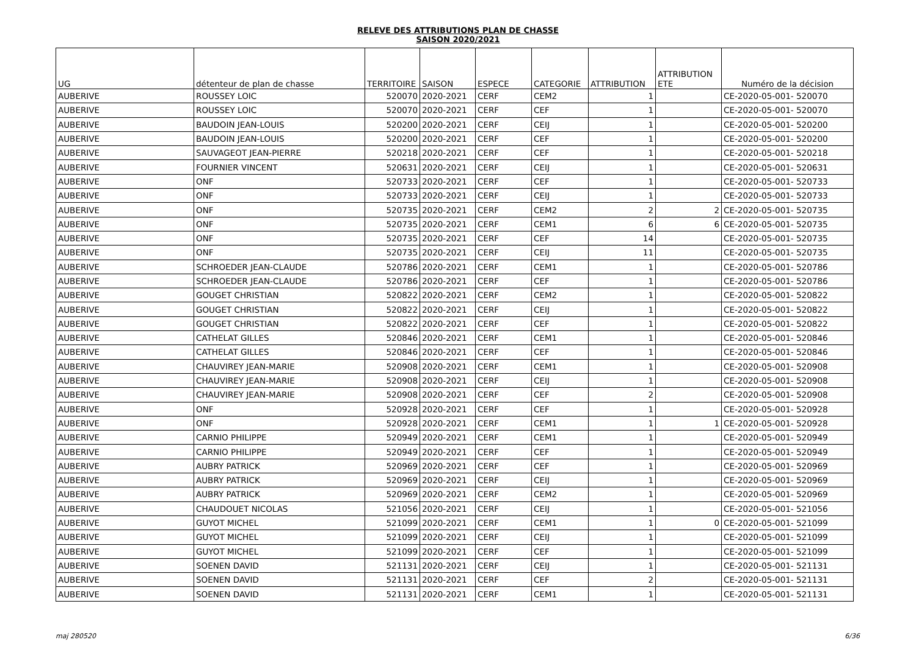RELEVE DES ATTRIBUTIONS PLAN DE CHASSE
SAISON 2020/2021
| UG | détenteur de plan de chasse | TERRITOIRE | SAISON | ESPECE | CATEGORIE | ATTRIBUTION | ATTRIBUTION ETE | Numéro de la décision |
| --- | --- | --- | --- | --- | --- | --- | --- | --- |
| AUBERIVE | ROUSSEY LOIC | 520070 | 2020-2021 | CERF | CEM2 | 1 | | CE-2020-05-001- 520070 |
| AUBERIVE | ROUSSEY LOIC | 520070 | 2020-2021 | CERF | CEF | 1 | | CE-2020-05-001- 520070 |
| AUBERIVE | BAUDOIN JEAN-LOUIS | 520200 | 2020-2021 | CERF | CEIJ | 1 | | CE-2020-05-001- 520200 |
| AUBERIVE | BAUDOIN JEAN-LOUIS | 520200 | 2020-2021 | CERF | CEF | 1 | | CE-2020-05-001- 520200 |
| AUBERIVE | SAUVAGEOT JEAN-PIERRE | 520218 | 2020-2021 | CERF | CEF | 1 | | CE-2020-05-001- 520218 |
| AUBERIVE | FOURNIER VINCENT | 520631 | 2020-2021 | CERF | CEIJ | 1 | | CE-2020-05-001- 520631 |
| AUBERIVE | ONF | 520733 | 2020-2021 | CERF | CEF | 1 | | CE-2020-05-001- 520733 |
| AUBERIVE | ONF | 520733 | 2020-2021 | CERF | CEIJ | 1 | | CE-2020-05-001- 520733 |
| AUBERIVE | ONF | 520735 | 2020-2021 | CERF | CEM2 | 2 | 2 | CE-2020-05-001- 520735 |
| AUBERIVE | ONF | 520735 | 2020-2021 | CERF | CEM1 | 6 | 6 | CE-2020-05-001- 520735 |
| AUBERIVE | ONF | 520735 | 2020-2021 | CERF | CEF | 14 | | CE-2020-05-001- 520735 |
| AUBERIVE | ONF | 520735 | 2020-2021 | CERF | CEIJ | 11 | | CE-2020-05-001- 520735 |
| AUBERIVE | SCHROEDER JEAN-CLAUDE | 520786 | 2020-2021 | CERF | CEM1 | 1 | | CE-2020-05-001- 520786 |
| AUBERIVE | SCHROEDER JEAN-CLAUDE | 520786 | 2020-2021 | CERF | CEF | 1 | | CE-2020-05-001- 520786 |
| AUBERIVE | GOUGET CHRISTIAN | 520822 | 2020-2021 | CERF | CEM2 | 1 | | CE-2020-05-001- 520822 |
| AUBERIVE | GOUGET CHRISTIAN | 520822 | 2020-2021 | CERF | CEIJ | 1 | | CE-2020-05-001- 520822 |
| AUBERIVE | GOUGET CHRISTIAN | 520822 | 2020-2021 | CERF | CEF | 1 | | CE-2020-05-001- 520822 |
| AUBERIVE | CATHELAT GILLES | 520846 | 2020-2021 | CERF | CEM1 | 1 | | CE-2020-05-001- 520846 |
| AUBERIVE | CATHELAT GILLES | 520846 | 2020-2021 | CERF | CEF | 1 | | CE-2020-05-001- 520846 |
| AUBERIVE | CHAUVIREY JEAN-MARIE | 520908 | 2020-2021 | CERF | CEM1 | 1 | | CE-2020-05-001- 520908 |
| AUBERIVE | CHAUVIREY JEAN-MARIE | 520908 | 2020-2021 | CERF | CEIJ | 1 | | CE-2020-05-001- 520908 |
| AUBERIVE | CHAUVIREY JEAN-MARIE | 520908 | 2020-2021 | CERF | CEF | 2 | | CE-2020-05-001- 520908 |
| AUBERIVE | ONF | 520928 | 2020-2021 | CERF | CEF | 1 | | CE-2020-05-001- 520928 |
| AUBERIVE | ONF | 520928 | 2020-2021 | CERF | CEM1 | 1 | 1 | CE-2020-05-001- 520928 |
| AUBERIVE | CARNIO PHILIPPE | 520949 | 2020-2021 | CERF | CEM1 | 1 | | CE-2020-05-001- 520949 |
| AUBERIVE | CARNIO PHILIPPE | 520949 | 2020-2021 | CERF | CEF | 1 | | CE-2020-05-001- 520949 |
| AUBERIVE | AUBRY PATRICK | 520969 | 2020-2021 | CERF | CEF | 1 | | CE-2020-05-001- 520969 |
| AUBERIVE | AUBRY PATRICK | 520969 | 2020-2021 | CERF | CEIJ | 1 | | CE-2020-05-001- 520969 |
| AUBERIVE | AUBRY PATRICK | 520969 | 2020-2021 | CERF | CEM2 | 1 | | CE-2020-05-001- 520969 |
| AUBERIVE | CHAUDOUET NICOLAS | 521056 | 2020-2021 | CERF | CEIJ | 1 | | CE-2020-05-001- 521056 |
| AUBERIVE | GUYOT MICHEL | 521099 | 2020-2021 | CERF | CEM1 | 1 | 0 | CE-2020-05-001- 521099 |
| AUBERIVE | GUYOT MICHEL | 521099 | 2020-2021 | CERF | CEIJ | 1 | | CE-2020-05-001- 521099 |
| AUBERIVE | GUYOT MICHEL | 521099 | 2020-2021 | CERF | CEF | 1 | | CE-2020-05-001- 521099 |
| AUBERIVE | SOENEN DAVID | 521131 | 2020-2021 | CERF | CEIJ | 1 | | CE-2020-05-001- 521131 |
| AUBERIVE | SOENEN DAVID | 521131 | 2020-2021 | CERF | CEF | 2 | | CE-2020-05-001- 521131 |
| AUBERIVE | SOENEN DAVID | 521131 | 2020-2021 | CERF | CEM1 | 1 | | CE-2020-05-001- 521131 |
maj 280520 6/36